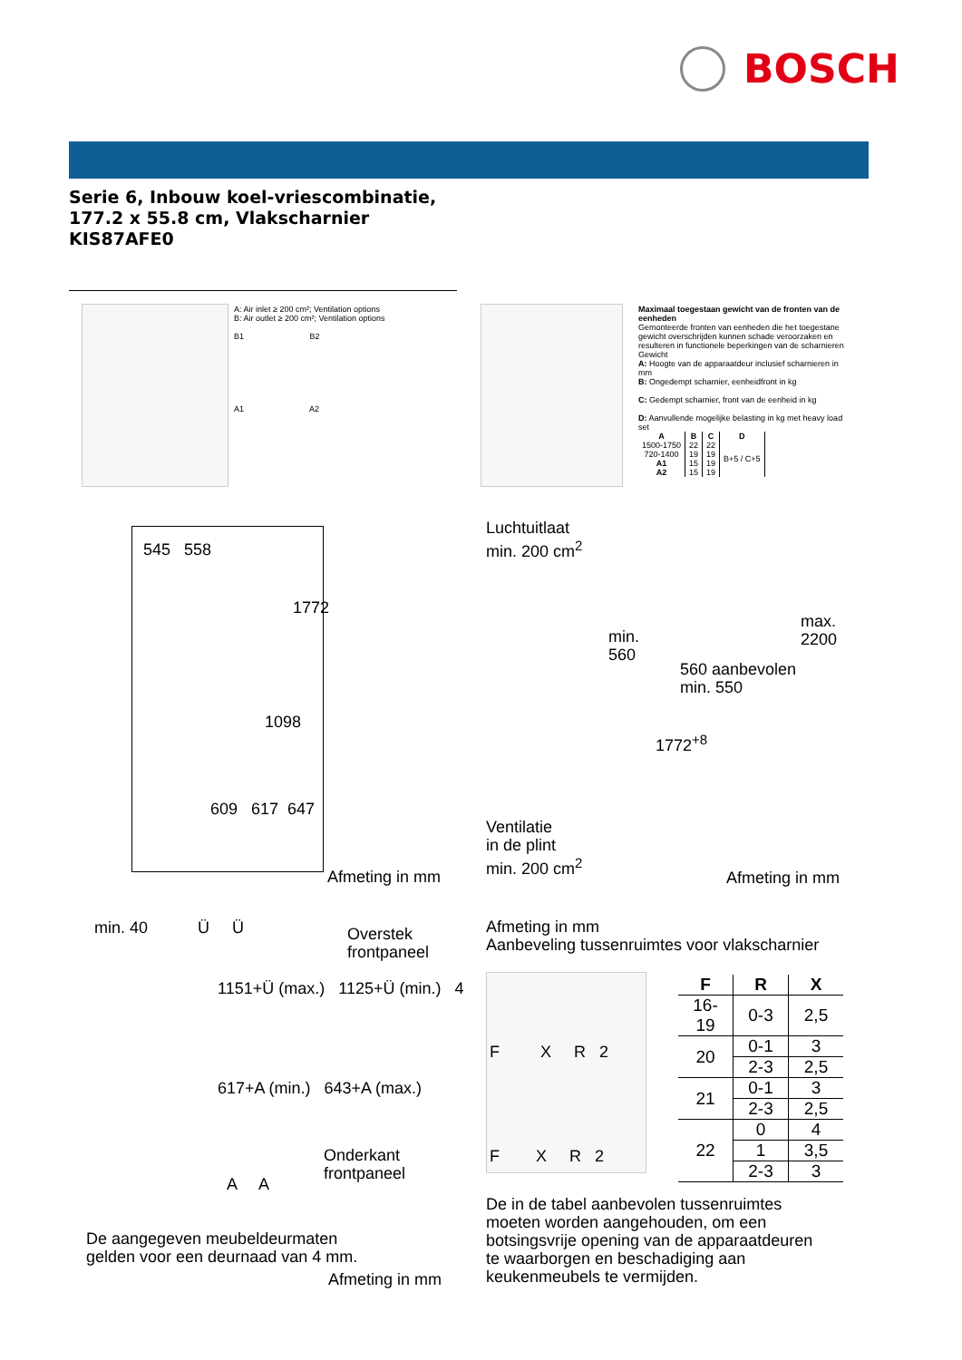BOSCH
Serie 6, Inbouw koel-vriescombinatie, 177.2 x 55.8 cm, Vlakscharnier KIS87AFE0
A: Air inlet ≥ 200 cm²; Ventilation options
B: Air outlet ≥ 200 cm²; Ventilation options
B1 B2
A1 A2
Maximaal toegestaan gewicht van de fronten van de eenheden
Gemonteerde fronten van eenheden die het toegestane gewicht overschrijden kunnen schade veroorzaken en resulteren in functionele beperkingen van de scharnieren
Gewicht
A: Hoogte van de apparaatdeur inclusief scharnieren in mm
B: Ongedempt scharnier, eenheidfront in kg
C: Gedempt scharnier, front van de eenheid in kg
D: Aanvullende mogelijke belasting in kg met heavy load set
| A | B | C | D |
| --- | --- | --- | --- |
| 1500-1750 | 22 | 22 | B+5 / C+5 |
| 720-1400 | 19 | 19 | |
| A1 | 15 | 19 | |
| A2 | 15 | 19 | |
545 558
1772
1098
609 617 647
Afmeting in mm
Luchtuitlaat
min. 200 cm<sup>2</sup>
min.
560
max.
2200
560 aanbevolen
min. 550
1772<sup>+8</sup>
Ventilatie
in de plint
min. 200 cm<sup>2</sup>
Afmeting in mm
min. 40 Ü Ü
Overstek
frontpaneel
1151+Ü (max.) 1125+Ü (min.) 4
617+A (min.) 643+A (max.)
Onderkant
frontpaneel
A A
De aangegeven meubeldeurmaten
gelden voor een deurnaad van 4 mm.
Afmeting in mm
Afmeting in mm
Aanbeveling tussenruimtes voor vlakscharnier
F X R 2
F X R 2
| F | R | X |
| --- | --- | --- |
| 16-19 | 0-3 | 2,5 |
| 20 | 0-1 | 3 |
| | 2-3 | 2,5 |
| 21 | 0-1 | 3 |
| | 2-3 | 2,5 |
| 22 | 0 | 4 |
| | 1 | 3,5 |
| | 2-3 | 3 |
De in de tabel aanbevolen tussenruimtes
moeten worden aangehouden, om een
botsingsvrije opening van de apparaatdeuren
te waarborgen en beschadiging aan
keukenmeubels te vermijden.